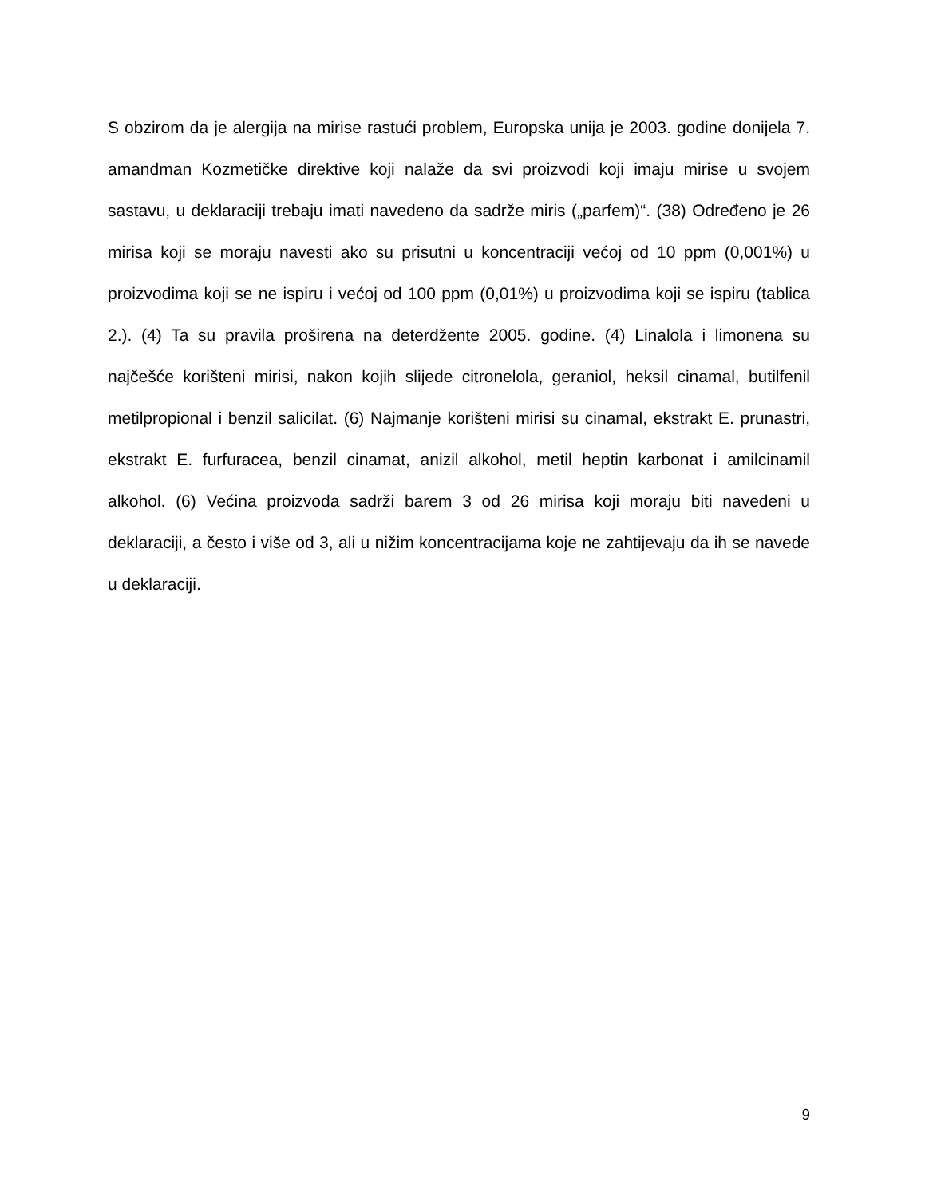S obzirom da je alergija na mirise rastući problem, Europska unija je 2003. godine donijela 7. amandman Kozmetičke direktive koji nalaže da svi proizvodi koji imaju mirise u svojem sastavu, u deklaraciji trebaju imati navedeno da sadrže miris („parfem)“. (38) Određeno je 26 mirisa koji se moraju navesti ako su prisutni u koncentraciji većoj od 10 ppm (0,001%) u proizvodima koji se ne ispiru i većoj od 100 ppm (0,01%) u proizvodima koji se ispiru (tablica 2.). (4) Ta su pravila proširena na deterdžente 2005. godine. (4) Linalola i limonena su najčešće korišteni mirisi, nakon kojih slijede citronelola, geraniol, heksil cinamal, butilfenil metilpropional i benzil salicilat. (6) Najmanje korišteni mirisi su cinamal, ekstrakt E. prunastri, ekstrakt E. furfuracea, benzil cinamat, anizil alkohol, metil heptin karbonat i amilcinamil alkohol. (6) Većina proizvoda sadrži barem 3 od 26 mirisa koji moraju biti navedeni u deklaraciji, a često i više od 3, ali u nižim koncentracijama koje ne zahtijevaju da ih se navede u deklaraciji.
9